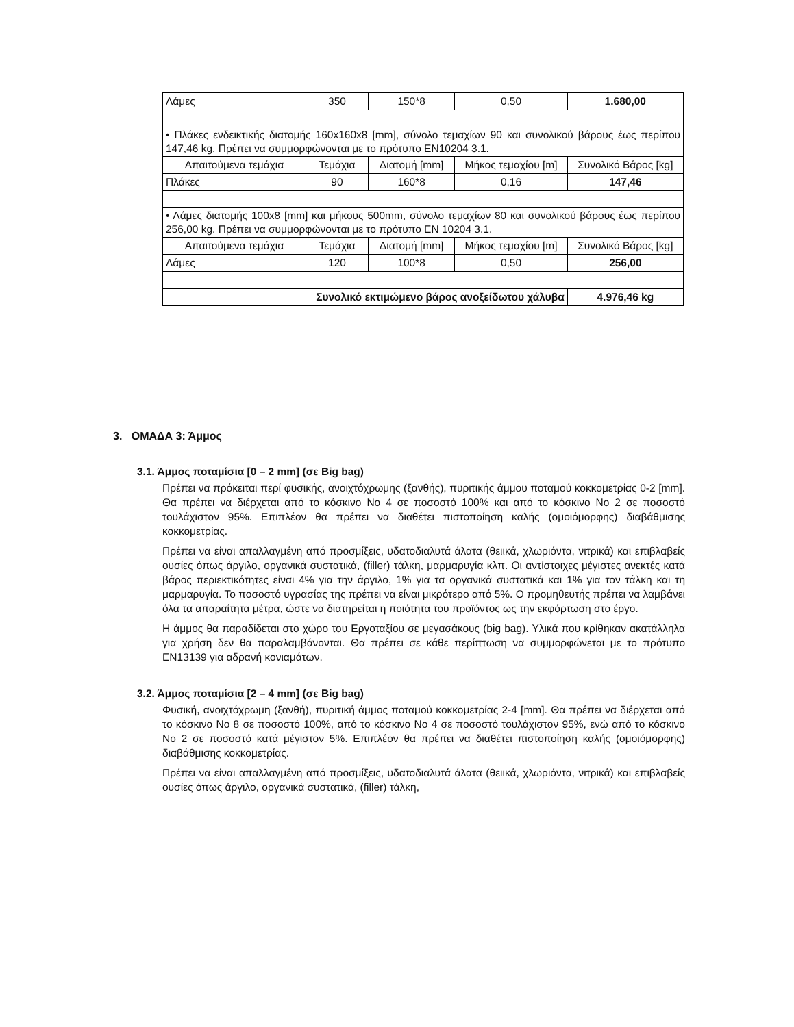| Λάμες | 350 | 150*8 | 0,50 | 1.680,00 |
| • Πλάκες ενδεικτικής διατομής 160x160x8 [mm], σύνολο τεμαχίων 90 και συνολικού βάρους έως περίπου 147,46 kg. Πρέπει να συμμορφώνονται με το πρότυπο EN10204 3.1. | | | | |
| Απαιτούμενα τεμάχια | Τεμάχια | Διατομή [mm] | Μήκος τεμαχίου [m] | Συνολικό Βάρος [kg] |
| Πλάκες | 90 | 160*8 | 0,16 | 147,46 |
| • Λάμες διατομής 100x8 [mm] και μήκους 500mm, σύνολο τεμαχίων 80 και συνολικού βάρους έως περίπου 256,00 kg. Πρέπει να συμμορφώνονται με το πρότυπο EN 10204 3.1. | | | | |
| Απαιτούμενα τεμάχια | Τεμάχια | Διατομή [mm] | Μήκος τεμαχίου [m] | Συνολικό Βάρος [kg] |
| Λάμες | 120 | 100*8 | 0,50 | 256,00 |
| Συνολικό εκτιμώμενο βάρος ανοξείδωτου χάλυβα | | | | 4.976,46 kg |
3. ΟΜΑΔΑ 3: Άμμος
3.1. Άμμος ποταμίσια [0 – 2 mm] (σε Big bag)
Πρέπει να πρόκειται περί φυσικής, ανοιχτόχρωμης (ξανθής), πυριτικής άμμου ποταμού κοκκομετρίας 0-2 [mm]. Θα πρέπει να διέρχεται από το κόσκινο Νο 4 σε ποσοστό 100% και από το κόσκινο Νο 2 σε ποσοστό τουλάχιστον 95%. Επιπλέον θα πρέπει να διαθέτει πιστοποίηση καλής (ομοιόμορφης) διαβάθμισης κοκκομετρίας.
Πρέπει να είναι απαλλαγμένη από προσμίξεις, υδατοδιαλυτά άλατα (θειικά, χλωριόντα, νιτρικά) και επιβλαβείς ουσίες όπως άργιλο, οργανικά συστατικά, (filler) τάλκη, μαρμαρυγία κλπ. Οι αντίστοιχες μέγιστες ανεκτές κατά βάρος περιεκτικότητες είναι 4% για την άργιλο, 1% για τα οργανικά συστατικά και 1% για τον τάλκη και τη μαρμαρυγία. Το ποσοστό υγρασίας της πρέπει να είναι μικρότερο από 5%. Ο προμηθευτής πρέπει να λαμβάνει όλα τα απαραίτητα μέτρα, ώστε να διατηρείται η ποιότητα του προϊόντος ως την εκφόρτωση στο έργο.
Η άμμος θα παραδίδεται στο χώρο του Εργοταξίου σε μεγασάκους (big bag). Υλικά που κρίθηκαν ακατάλληλα για χρήση δεν θα παραλαμβάνονται. Θα πρέπει σε κάθε περίπτωση να συμμορφώνεται με το πρότυπο EN13139 για αδρανή κονιαμάτων.
3.2. Άμμος ποταμίσια [2 – 4 mm] (σε Big bag)
Φυσική, ανοιχτόχρωμη (ξανθή), πυριτική άμμος ποταμού κοκκομετρίας 2-4 [mm]. Θα πρέπει να διέρχεται από το κόσκινο Νο 8 σε ποσοστό 100%, από το κόσκινο Νο 4 σε ποσοστό τουλάχιστον 95%, ενώ από το κόσκινο Νο 2 σε ποσοστό κατά μέγιστον 5%. Επιπλέον θα πρέπει να διαθέτει πιστοποίηση καλής (ομοιόμορφης) διαβάθμισης κοκκομετρίας.
Πρέπει να είναι απαλλαγμένη από προσμίξεις, υδατοδιαλυτά άλατα (θειικά, χλωριόντα, νιτρικά) και επιβλαβείς ουσίες όπως άργιλο, οργανικά συστατικά, (filler) τάλκη,